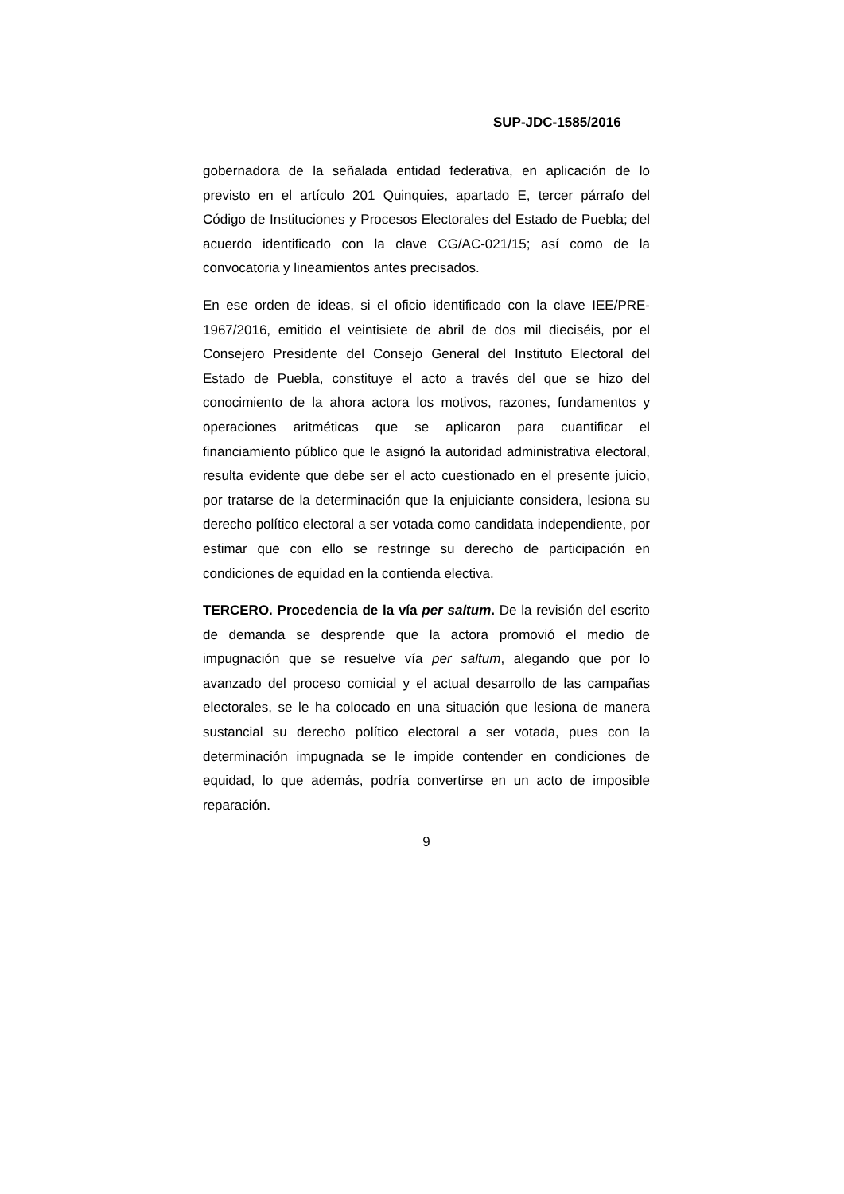SUP-JDC-1585/2016
gobernadora de la señalada entidad federativa, en aplicación de lo previsto en el artículo 201 Quinquies, apartado E, tercer párrafo del Código de Instituciones y Procesos Electorales del Estado de Puebla; del acuerdo identificado con la clave CG/AC-021/15; así como de la convocatoria y lineamientos antes precisados.
En ese orden de ideas, si el oficio identificado con la clave IEE/PRE-1967/2016, emitido el veintisiete de abril de dos mil dieciséis, por el Consejero Presidente del Consejo General del Instituto Electoral del Estado de Puebla, constituye el acto a través del que se hizo del conocimiento de la ahora actora los motivos, razones, fundamentos y operaciones aritméticas que se aplicaron para cuantificar el financiamiento público que le asignó la autoridad administrativa electoral, resulta evidente que debe ser el acto cuestionado en el presente juicio, por tratarse de la determinación que la enjuiciante considera, lesiona su derecho político electoral a ser votada como candidata independiente, por estimar que con ello se restringe su derecho de participación en condiciones de equidad en la contienda electiva.
TERCERO. Procedencia de la vía per saltum. De la revisión del escrito de demanda se desprende que la actora promovió el medio de impugnación que se resuelve vía per saltum, alegando que por lo avanzado del proceso comicial y el actual desarrollo de las campañas electorales, se le ha colocado en una situación que lesiona de manera sustancial su derecho político electoral a ser votada, pues con la determinación impugnada se le impide contender en condiciones de equidad, lo que además, podría convertirse en un acto de imposible reparación.
9